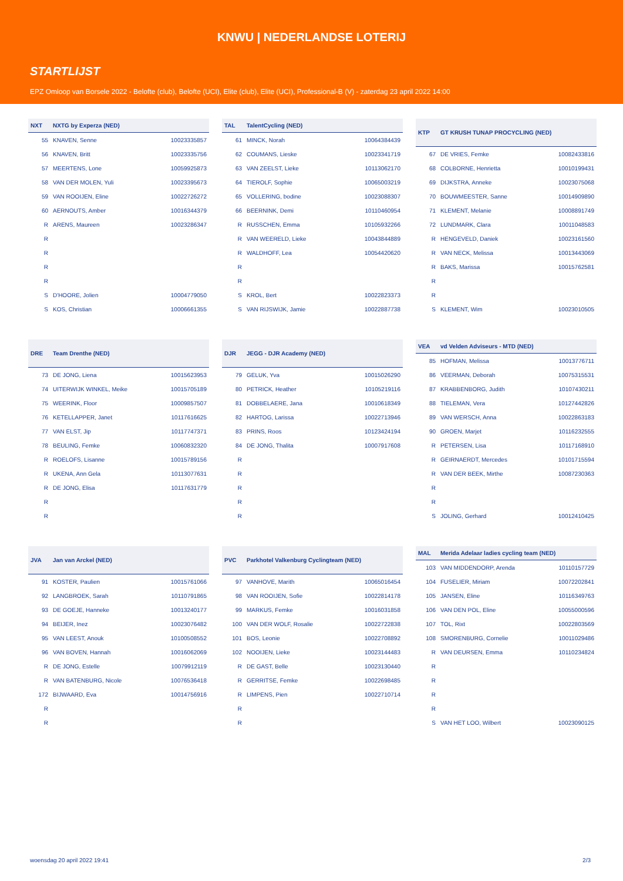KNWU | NEDERLANDSE LOTERIJ
STARTLIJST
EPZ Omloop van Borsele 2022 - Belofte (club), Belofte (UCI), Elite (club), Elite (UCI), Professional-B (V) - zaterdag 23 april 2022 14:00
| NXT | NXTG by Experza (NED) | |
| --- | --- | --- |
| 55 | KNAVEN, Senne | 10023335857 |
| 56 | KNAVEN, Britt | 10023335756 |
| 57 | MEERTENS, Lone | 10059925873 |
| 58 | VAN DER MOLEN, Yuli | 10023395673 |
| 59 | VAN ROOIJEN, Eline | 10022726272 |
| 60 | AERNOUTS, Amber | 10016344379 |
| R | ARENS, Maureen | 10023286347 |
| R | | |
| R | | |
| R | | |
| R | | |
| S | D'HOORE, Jolien | 10004779050 |
| S | KOS, Christian | 10006661355 |
| TAL | TalentCycling (NED) | |
| --- | --- | --- |
| 61 | MINCK, Norah | 10064384439 |
| 62 | COUMANS, Lieske | 10023341719 |
| 63 | VAN ZEELST, Lieke | 10113062170 |
| 64 | TIEROLF, Sophie | 10065003219 |
| 65 | VOLLERING, bodine | 10023088307 |
| 66 | BEERNINK, Demi | 10110460954 |
| R | RUSSCHEN, Emma | 10105932266 |
| R | VAN WEERELD, Lieke | 10043844889 |
| R | WALDHOFF, Lea | 10054420620 |
| R | | |
| R | | |
| S | KROL, Bert | 10022823373 |
| S | VAN RIJSWIJK, Jamie | 10022887738 |
| KTP | GT KRUSH TUNAP PROCYCLING (NED) | |
| --- | --- | --- |
| 67 | DE VRIES, Femke | 10082433816 |
| 68 | COLBORNE, Henrietta | 10010199431 |
| 69 | DIJKSTRA, Anneke | 10023075068 |
| 70 | BOUWMEESTER, Sanne | 10014909890 |
| 71 | KLEMENT, Melanie | 10008891749 |
| 72 | LUNDMARK, Clara | 10011048583 |
| R | HENGEVELD, Daniek | 10023161560 |
| R | VAN NECK, Melissa | 10013443069 |
| R | BAKS, Marissa | 10015762581 |
| R | | |
| R | | |
| S | KLEMENT, Wim | 10023010505 |
| DRE | Team Drenthe (NED) | |
| --- | --- | --- |
| 73 | DE JONG, Liena | 10015623953 |
| 74 | UITERWIJK WINKEL, Meike | 10015705189 |
| 75 | WEERINK, Floor | 10009857507 |
| 76 | KETELLAPPER, Janet | 10117616625 |
| 77 | VAN ELST, Jip | 10117747371 |
| 78 | BEULING, Femke | 10060832320 |
| R | ROELOFS, Lisanne | 10015789156 |
| R | UKENA, Ann Gela | 10113077631 |
| R | DE JONG, Elisa | 10117631779 |
| R | | |
| R | | |
| DJR | JEGG - DJR Academy (NED) | |
| --- | --- | --- |
| 79 | GELUK, Yva | 10015026290 |
| 80 | PETRICK, Heather | 10105219116 |
| 81 | DOBBELAERE, Jana | 10010618349 |
| 82 | HARTOG, Larissa | 10022713946 |
| 83 | PRINS, Roos | 10123424194 |
| 84 | DE JONG, Thalita | 10007917608 |
| R | | |
| R | | |
| R | | |
| R | | |
| R | | |
| VEA | vd Velden Adviseurs - MTD (NED) | |
| --- | --- | --- |
| 85 | HOFMAN, Melissa | 10013776711 |
| 86 | VEERMAN, Deborah | 10075315531 |
| 87 | KRABBENBORG, Judith | 10107430211 |
| 88 | TIELEMAN, Vera | 10127442826 |
| 89 | VAN WERSCH, Anna | 10022863183 |
| 90 | GROEN, Marjet | 10116232555 |
| R | PETERSEN, Lisa | 10117168910 |
| R | GEIRNAERDT, Mercedes | 10101715594 |
| R | VAN DER BEEK, Mirthe | 10087230363 |
| R | | |
| R | | |
| S | JOLING, Gerhard | 10012410425 |
| JVA | Jan van Arckel (NED) | |
| --- | --- | --- |
| 91 | KOSTER, Paulien | 10015761066 |
| 92 | LANGBROEK, Sarah | 10110791865 |
| 93 | DE GOEJE, Hanneke | 10013240177 |
| 94 | BEIJER, Inez | 10023076482 |
| 95 | VAN LEEST, Anouk | 10100508552 |
| 96 | VAN BOVEN, Hannah | 10016062069 |
| R | DE JONG, Estelle | 10079912119 |
| R | VAN BATENBURG, Nicole | 10076536418 |
| 172 | BIJWAARD, Eva | 10014756916 |
| R | | |
| R | | |
| PVC | Parkhotel Valkenburg Cyclingteam (NED) | |
| --- | --- | --- |
| 97 | VANHOVE, Marith | 10065016454 |
| 98 | VAN ROOIJEN, Sofie | 10022814178 |
| 99 | MARKUS, Femke | 10016031858 |
| 100 | VAN DER WOLF, Rosalie | 10022722838 |
| 101 | BOS, Leonie | 10022708892 |
| 102 | NOOIJEN, Lieke | 10023144483 |
| R | DE GAST, Belle | 10023130440 |
| R | GERRITSE, Femke | 10022698485 |
| R | LIMPENS, Pien | 10022710714 |
| R | | |
| R | | |
| MAL | Merida Adelaar ladies cycling team (NED) | |
| --- | --- | --- |
| 103 | VAN MIDDENDORP, Arenda | 10110157729 |
| 104 | FUSELIER, Miriam | 10072202841 |
| 105 | JANSEN, Eline | 10116349763 |
| 106 | VAN DEN POL, Eline | 10055000596 |
| 107 | TOL, Rixt | 10022803569 |
| 108 | SMORENBURG, Cornelie | 10011029486 |
| R | VAN DEURSEN, Emma | 10110234824 |
| R | | |
| R | | |
| R | | |
| R | | |
| S | VAN HET LOO, Wilbert | 10023090125 |
woensdag 20 april 2022 19:41 2/3